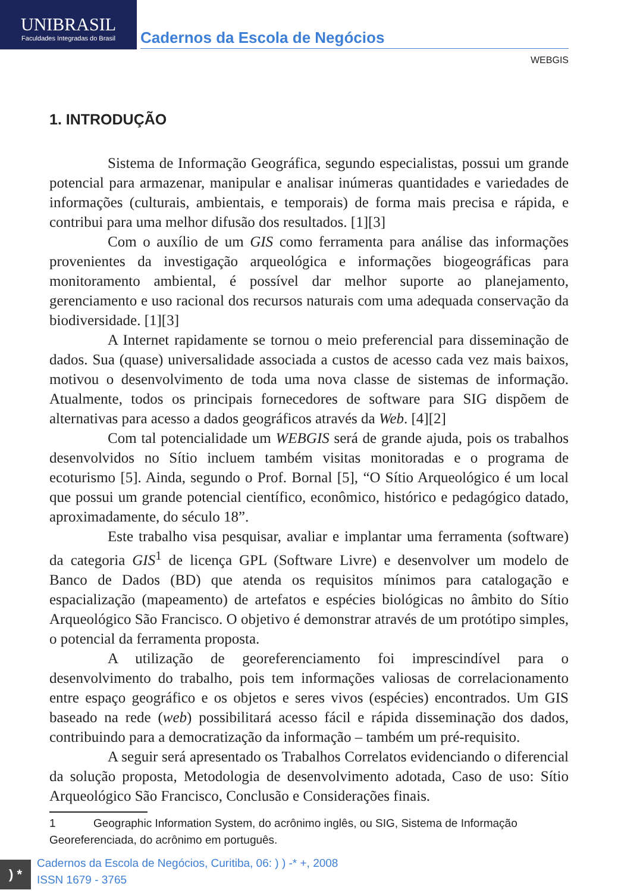UNIBRASIL
Faculdades Integradas do Brasil
Cadernos da Escola de Negócios
WEBGIS
1. INTRODUÇÃO
Sistema de Informação Geográfica, segundo especialistas, possui um grande potencial para armazenar, manipular e analisar inúmeras quantidades e variedades de informações (culturais, ambientais, e temporais) de forma mais precisa e rápida, e contribui para uma melhor difusão dos resultados. [1][3]
Com o auxílio de um GIS como ferramenta para análise das informações provenientes da investigação arqueológica e informações biogeográficas para monitoramento ambiental, é possível dar melhor suporte ao planejamento, gerenciamento e uso racional dos recursos naturais com uma adequada conservação da biodiversidade. [1][3]
A Internet rapidamente se tornou o meio preferencial para disseminação de dados. Sua (quase) universalidade associada a custos de acesso cada vez mais baixos, motivou o desenvolvimento de toda uma nova classe de sistemas de informação. Atualmente, todos os principais fornecedores de software para SIG dispõem de alternativas para acesso a dados geográficos através da Web. [4][2]
Com tal potencialidade um WEBGIS será de grande ajuda, pois os trabalhos desenvolvidos no Sítio incluem também visitas monitoradas e o programa de ecoturismo [5]. Ainda, segundo o Prof. Bornal [5], “O Sítio Arqueológico é um local que possui um grande potencial científico, econômico, histórico e pedagógico datado, aproximadamente, do século 18”.
Este trabalho visa pesquisar, avaliar e implantar uma ferramenta (software) da categoria GIS<sup>1</sup> de licença GPL (Software Livre) e desenvolver um modelo de Banco de Dados (BD) que atenda os requisitos mínimos para catalogação e espacialização (mapeamento) de artefatos e espécies biológicas no âmbito do Sítio Arqueológico São Francisco. O objetivo é demonstrar através de um protótipo simples, o potencial da ferramenta proposta.
A utilização de georeferenciamento foi imprescindível para o desenvolvimento do trabalho, pois tem informações valiosas de correlacionamento entre espaço geográfico e os objetos e seres vivos (espécies) encontrados. Um GIS baseado na rede (web) possibilitará acesso fácil e rápida disseminação dos dados, contribuindo para a democratização da informação – também um pré-requisito.
A seguir será apresentado os Trabalhos Correlatos evidenciando o diferencial da solução proposta, Metodologia de desenvolvimento adotada, Caso de uso: Sítio Arqueológico São Francisco, Conclusão e Considerações finais.
1 Geographic Information System, do acrônimo inglês, ou SIG, Sistema de Informação Georeferenciada, do acrônimo em português.
) *
Cadernos da Escola de Negócios, Curitiba, 06: ) ) -* +, 2008
ISSN 1679 - 3765